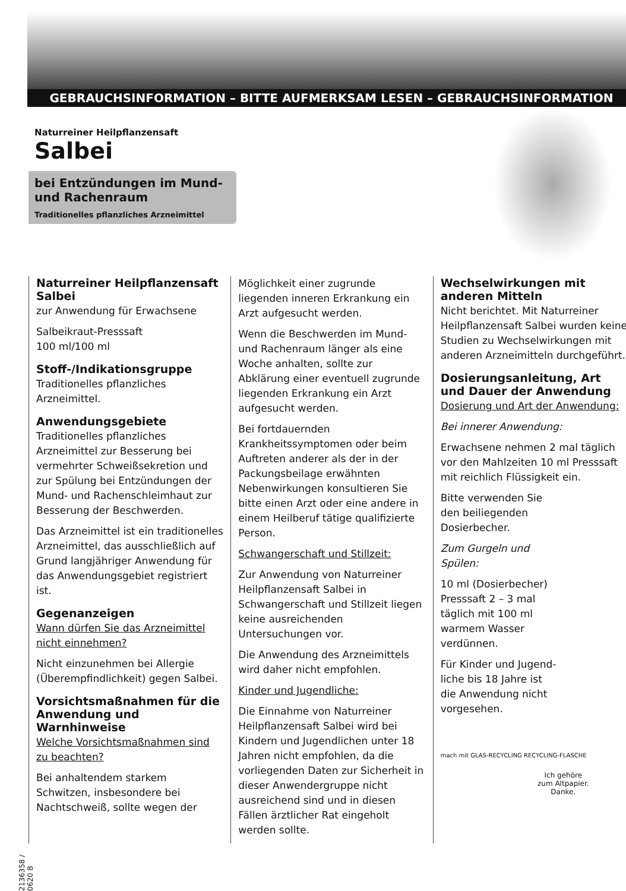GEBRAUCHSINFORMATION – BITTE AUFMERKSAM LESEN – GEBRAUCHSINFORMATION
Naturreiner Heilpflanzensaft
Salbei
bei Entzündungen im Mund- und Rachenraum
Traditionelles pflanzliches Arzneimittel
Naturreiner Heilpflanzensaft Salbei
zur Anwendung für Erwachsene
Salbeikraut-Presssaft
100 ml/100 ml
Stoff-/Indikationsgruppe
Traditionelles pflanzliches Arzneimittel.
Anwendungsgebiete
Traditionelles pflanzliches Arzneimittel zur Besserung bei vermehrter Schweißsekretion und zur Spülung bei Entzündungen der Mund- und Rachenschleimhaut zur Besserung der Beschwerden.
Das Arzneimittel ist ein traditionelles Arzneimittel, das ausschließlich auf Grund langjähriger Anwendung für das Anwendungsgebiet registriert ist.
Gegenanzeigen
Wann dürfen Sie das Arzneimittel nicht einnehmen?
Nicht einzunehmen bei Allergie (Überempfindlichkeit) gegen Salbei.
Vorsichtsmaßnahmen für die Anwendung und Warnhinweise
Welche Vorsichtsmaßnahmen sind zu beachten?
Bei anhaltendem starkem Schwitzen, insbesondere bei Nachtschweiß, sollte wegen der
Möglichkeit einer zugrunde liegenden inneren Erkrankung ein Arzt aufgesucht werden.
Wenn die Beschwerden im Mund- und Rachenraum länger als eine Woche anhalten, sollte zur Abklärung einer eventuell zugrunde liegenden Erkrankung ein Arzt aufgesucht werden.
Bei fortdauernden Krankheitssymptomen oder beim Auftreten anderer als der in der Packungsbeilage erwähnten Nebenwirkungen konsultieren Sie bitte einen Arzt oder eine andere in einem Heilberuf tätige qualifizierte Person.
Schwangerschaft und Stillzeit:
Zur Anwendung von Naturreiner Heilpflanzensaft Salbei in Schwangerschaft und Stillzeit liegen keine ausreichenden Untersuchungen vor.
Die Anwendung des Arzneimittels wird daher nicht empfohlen.
Kinder und Jugendliche:
Die Einnahme von Naturreiner Heilpflanzensaft Salbei wird bei Kindern und Jugendlichen unter 18 Jahren nicht empfohlen, da die vorliegenden Daten zur Sicherheit in dieser Anwendergruppe nicht ausreichend sind und in diesen Fällen ärztlicher Rat eingeholt werden sollte.
Wechselwirkungen mit anderen Mitteln
Nicht berichtet. Mit Naturreiner Heilpflanzensaft Salbei wurden keine Studien zu Wechselwirkungen mit anderen Arzneimitteln durchgeführt.
Dosierungsanleitung, Art und Dauer der Anwendung
Dosierung und Art der Anwendung:
Bei innerer Anwendung:
Erwachsene nehmen 2 mal täglich vor den Mahlzeiten 10 ml Presssaft mit reichlich Flüssigkeit ein.
Bitte verwenden Sie
den beiliegenden
Dosierbecher.
Zum Gurgeln und
Spülen:
10 ml (Dosierbecher)
Presssaft 2 – 3 mal
täglich mit 100 ml
warmem Wasser
verdünnen.
Für Kinder und Jugend-
liche bis 18 Jahre ist
die Anwendung nicht
vorgesehen.
mach mit GLAS-RECYCLING RECYCLING-FLASCHE
2136358 / 0620 B
Ich gehöre
zum Altpapier.
Danke.